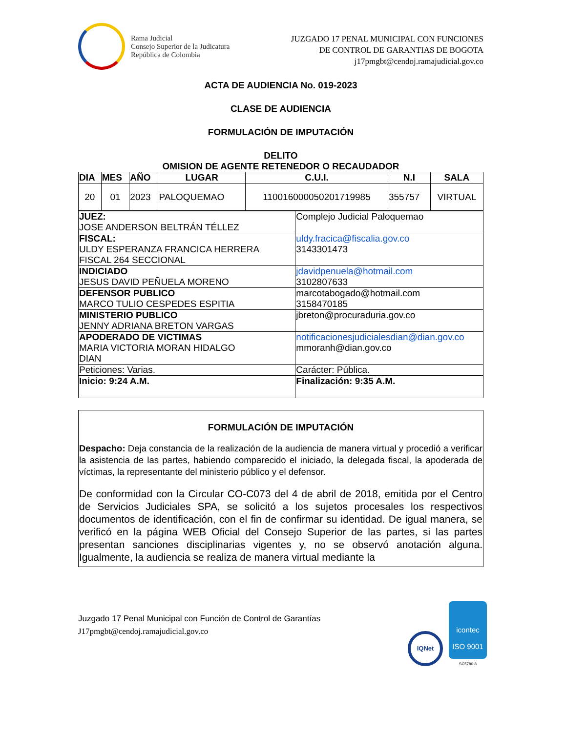Rama Judicial
Consejo Superior de la Judicatura
República de Colombia
JUZGADO 17 PENAL MUNICIPAL CON FUNCIONES
DE CONTROL DE GARANTIAS DE BOGOTA
j17pmgbt@cendoj.ramajudicial.gov.co
ACTA DE AUDIENCIA No. 019-2023
CLASE DE AUDIENCIA
FORMULACIÓN DE IMPUTACIÓN
DELITO
OMISION DE AGENTE RETENEDOR O RECAUDADOR
| DIA | MES | AÑO | LUGAR | C.U.I. | N.I | SALA |
| --- | --- | --- | --- | --- | --- | --- |
| 20 | 01 | 2023 | PALOQUEMAO | 110016000050201719985 | 355757 | VIRTUAL |
| JUEZ: JOSE ANDERSON BELTRÁN TÉLLEZ | Complejo Judicial Paloquemao |
| FISCAL: ULDY ESPERANZA FRANCICA HERRERA FISCAL 264 SECCIONAL | uldy.fracica@fiscalia.gov.co 3143301473 |
| INDICIADO JESUS DAVID PEÑUELA MORENO | jdavidpenuela@hotmail.com 3102807633 |
| DEFENSOR PUBLICO MARCO TULIO CESPEDES ESPITIA | marcotabogado@hotmail.com 3158470185 |
| MINISTERIO PUBLICO JENNY ADRIANA BRETON VARGAS | jbreton@procuraduria.gov.co |
| APODERADO DE VICTIMAS MARIA VICTORIA MORAN HIDALGO DIAN | notificacionesjudicialesdian@dian.gov.co mmoranh@dian.gov.co |
| Peticiones: Varias. | Carácter: Pública. |
| Inicio: 9:24 A.M. | Finalización: 9:35 A.M. |
FORMULACIÓN DE IMPUTACIÓN
Despacho: Deja constancia de la realización de la audiencia de manera virtual y procedió a verificar la asistencia de las partes, habiendo comparecido el iniciado, la delegada fiscal, la apoderada de víctimas, la representante del ministerio público y el defensor.
De conformidad con la Circular CO-C073 del 4 de abril de 2018, emitida por el Centro de Servicios Judiciales SPA, se solicitó a los sujetos procesales los respectivos documentos de identificación, con el fin de confirmar su identidad. De igual manera, se verificó en la página WEB Oficial del Consejo Superior de las partes, si las partes presentan sanciones disciplinarias vigentes y, no se observó anotación alguna. Igualmente, la audiencia se realiza de manera virtual mediante la
Juzgado 17 Penal Municipal con Función de Control de Garantías
J17pmgbt@cendoj.ramajudicial.gov.co
IQNet
icontec
ISO 9001
SC5780-8